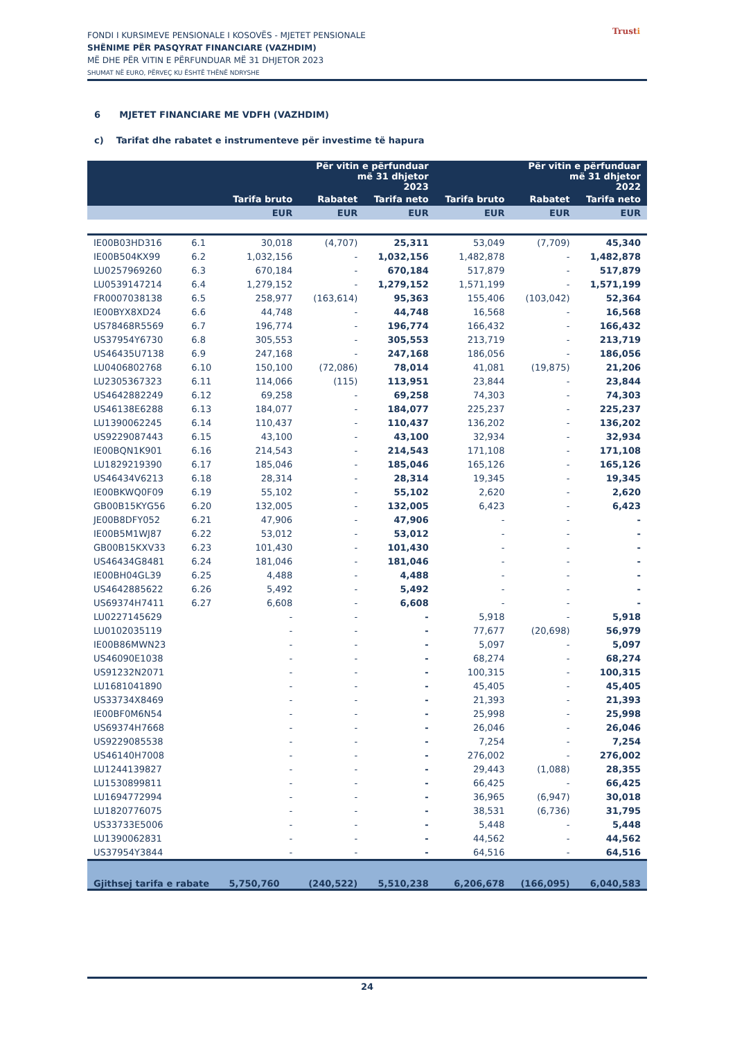FONDI I KURSIMEVE PENSIONALE I KOSOVËS - MJETET PENSIONALE
SHËNIME PËR PASQYRAT FINANCIARE (VAZHDIM)
MË DHE PËR VITIN E PËRFUNDUAR MË 31 DHJETOR 2023
SHUMAT NË EURO, PËRVEÇ KU ËSHTË THËNË NDRYSHE
Trusti
6 MJETET FINANCIARE ME VDFH (VAZHDIM)
c) Tarifat dhe rabatet e instrumenteve për investime të hapura
| | | Për vitin e përfunduar më 31 dhjetor 2023 | | | Për vitin e përfunduar më 31 dhjetor 2022 | | |
| --- | --- | --- | --- | --- | --- | --- | --- |
| | | Tarifa bruto | Rabatet | Tarifa neto | Tarifa bruto | Rabatet | Tarifa neto |
| | | EUR | EUR | EUR | EUR | EUR | EUR |
| IE00B03HD316 | 6.1 | 30,018 | (4,707) | 25,311 | 53,049 | (7,709) | 45,340 |
| IE00B504KX99 | 6.2 | 1,032,156 | - | 1,032,156 | 1,482,878 | - | 1,482,878 |
| LU0257969260 | 6.3 | 670,184 | - | 670,184 | 517,879 | - | 517,879 |
| LU0539147214 | 6.4 | 1,279,152 | - | 1,279,152 | 1,571,199 | - | 1,571,199 |
| FR0007038138 | 6.5 | 258,977 | (163,614) | 95,363 | 155,406 | (103,042) | 52,364 |
| IE00BYX8XD24 | 6.6 | 44,748 | - | 44,748 | 16,568 | - | 16,568 |
| US78468R5569 | 6.7 | 196,774 | - | 196,774 | 166,432 | - | 166,432 |
| US37954Y6730 | 6.8 | 305,553 | - | 305,553 | 213,719 | - | 213,719 |
| US46435U7138 | 6.9 | 247,168 | - | 247,168 | 186,056 | - | 186,056 |
| LU0406802768 | 6.10 | 150,100 | (72,086) | 78,014 | 41,081 | (19,875) | 21,206 |
| LU2305367323 | 6.11 | 114,066 | (115) | 113,951 | 23,844 | - | 23,844 |
| US4642882249 | 6.12 | 69,258 | - | 69,258 | 74,303 | - | 74,303 |
| US46138E6288 | 6.13 | 184,077 | - | 184,077 | 225,237 | - | 225,237 |
| LU1390062245 | 6.14 | 110,437 | - | 110,437 | 136,202 | - | 136,202 |
| US9229087443 | 6.15 | 43,100 | - | 43,100 | 32,934 | - | 32,934 |
| IE00BQN1K901 | 6.16 | 214,543 | - | 214,543 | 171,108 | - | 171,108 |
| LU1829219390 | 6.17 | 185,046 | - | 185,046 | 165,126 | - | 165,126 |
| US46434V6213 | 6.18 | 28,314 | - | 28,314 | 19,345 | - | 19,345 |
| IE00BKWQ0F09 | 6.19 | 55,102 | - | 55,102 | 2,620 | - | 2,620 |
| GB00B15KYG56 | 6.20 | 132,005 | - | 132,005 | 6,423 | - | 6,423 |
| JE00B8DFY052 | 6.21 | 47,906 | - | 47,906 | - | - | - |
| IE00B5M1WJ87 | 6.22 | 53,012 | - | 53,012 | - | - | - |
| GB00B15KXV33 | 6.23 | 101,430 | - | 101,430 | - | - | - |
| US46434G8481 | 6.24 | 181,046 | - | 181,046 | - | - | - |
| IE00BH04GL39 | 6.25 | 4,488 | - | 4,488 | - | - | - |
| US4642885622 | 6.26 | 5,492 | - | 5,492 | - | - | - |
| US69374H7411 | 6.27 | 6,608 | - | 6,608 | - | - | - |
| LU0227145629 | | - | - | - | 5,918 | - | 5,918 |
| LU0102035119 | | - | - | - | 77,677 | (20,698) | 56,979 |
| IE00B86MWN23 | | - | - | - | 5,097 | - | 5,097 |
| US46090E1038 | | - | - | - | 68,274 | - | 68,274 |
| US91232N2071 | | - | - | - | 100,315 | - | 100,315 |
| LU1681041890 | | - | - | - | 45,405 | - | 45,405 |
| US33734X8469 | | - | - | - | 21,393 | - | 21,393 |
| IE00BF0M6N54 | | - | - | - | 25,998 | - | 25,998 |
| US69374H7668 | | - | - | - | 26,046 | - | 26,046 |
| US9229085538 | | - | - | - | 7,254 | - | 7,254 |
| US46140H7008 | | - | - | - | 276,002 | - | 276,002 |
| LU1244139827 | | - | - | - | 29,443 | (1,088) | 28,355 |
| LU1530899811 | | - | - | - | 66,425 | - | 66,425 |
| LU1694772994 | | - | - | - | 36,965 | (6,947) | 30,018 |
| LU1820776075 | | - | - | - | 38,531 | (6,736) | 31,795 |
| US33733E5006 | | - | - | - | 5,448 | - | 5,448 |
| LU1390062831 | | - | - | - | 44,562 | - | 44,562 |
| US37954Y3844 | | - | - | - | 64,516 | - | 64,516 |
| Gjithsej tarifa e rabate | | 5,750,760 | (240,522) | 5,510,238 | 6,206,678 | (166,095) | 6,040,583 |
24